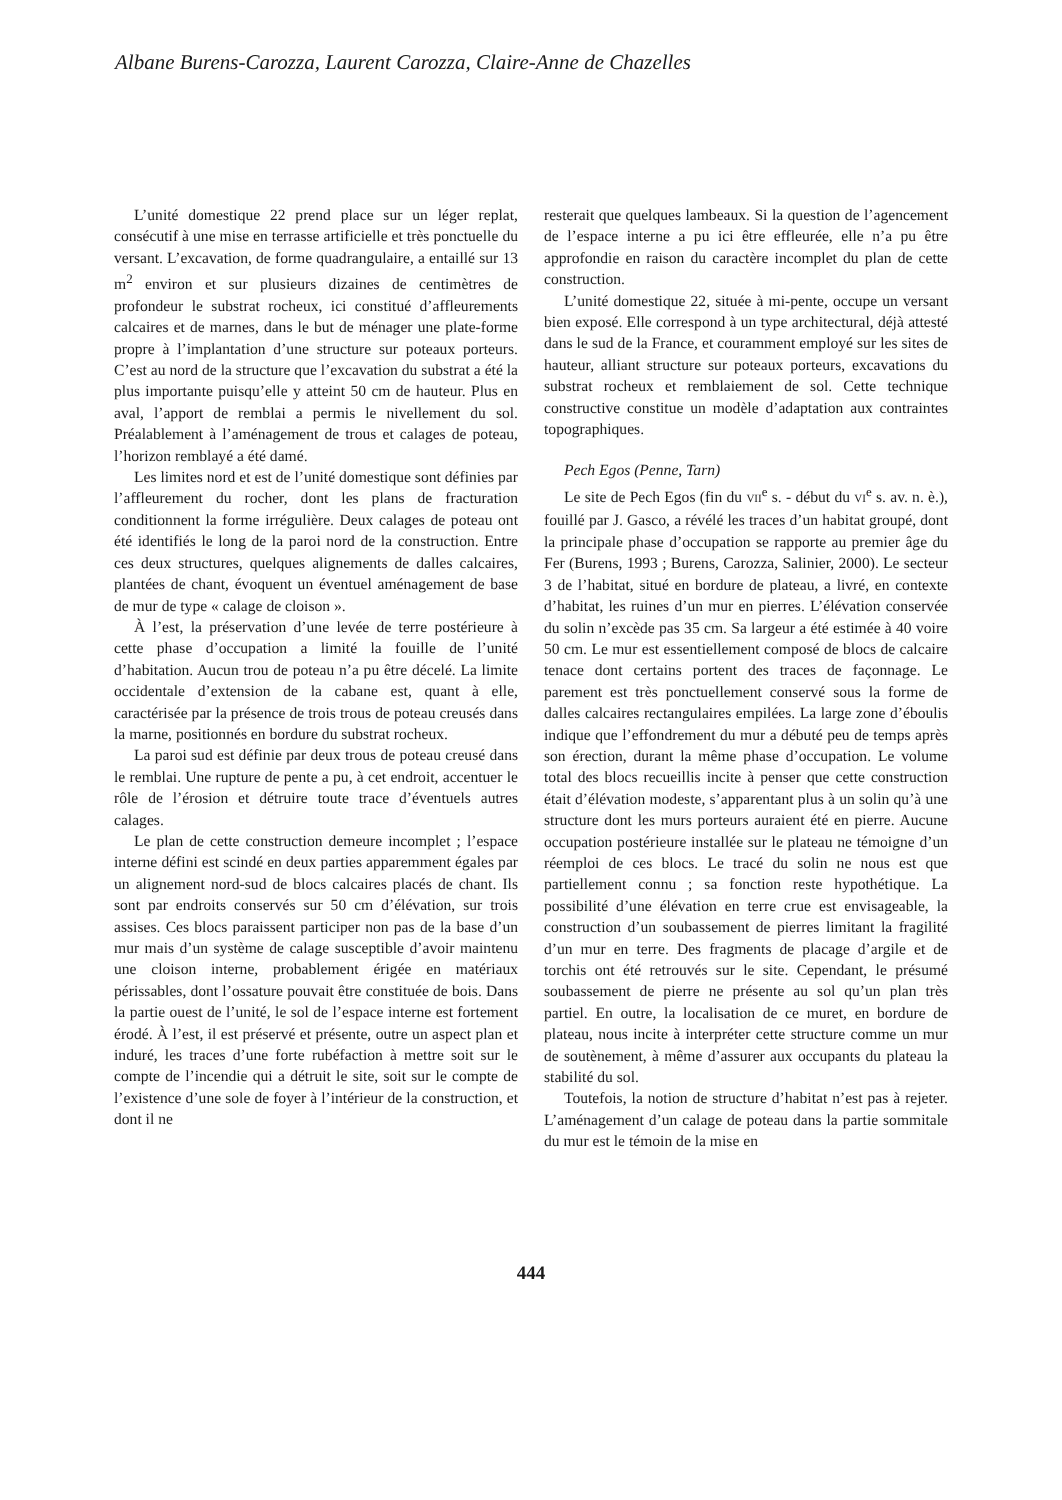Albane Burens-Carozza, Laurent Carozza, Claire-Anne de Chazelles
L’unité domestique 22 prend place sur un léger replat, consécutif à une mise en terrasse artificielle et très ponctuelle du versant. L’excavation, de forme quadrangulaire, a entaillé sur 13 m<sup>2</sup> environ et sur plusieurs dizaines de centimètres de profondeur le substrat rocheux, ici constitué d’affleurements calcaires et de marnes, dans le but de ménager une plate-forme propre à l’implantation d’une structure sur poteaux porteurs. C’est au nord de la structure que l’excavation du substrat a été la plus importante puisqu’elle y atteint 50 cm de hauteur. Plus en aval, l’apport de remblai a permis le nivellement du sol. Préalablement à l’aménagement de trous et calages de poteau, l’horizon remblayé a été damé.
Les limites nord et est de l’unité domestique sont définies par l’affleurement du rocher, dont les plans de fracturation conditionnent la forme irrégulière. Deux calages de poteau ont été identifiés le long de la paroi nord de la construction. Entre ces deux structures, quelques alignements de dalles calcaires, plantées de chant, évoquent un éventuel aménagement de base de mur de type « calage de cloison ».
À l’est, la préservation d’une levée de terre postérieure à cette phase d’occupation a limité la fouille de l’unité d’habitation. Aucun trou de poteau n’a pu être décelé. La limite occidentale d’extension de la cabane est, quant à elle, caractérisée par la présence de trois trous de poteau creusés dans la marne, positionnés en bordure du substrat rocheux.
La paroi sud est définie par deux trous de poteau creusé dans le remblai. Une rupture de pente a pu, à cet endroit, accentuer le rôle de l’érosion et détruire toute trace d’éventuels autres calages.
Le plan de cette construction demeure incomplet ; l’espace interne défini est scindé en deux parties apparemment égales par un alignement nord-sud de blocs calcaires placés de chant. Ils sont par endroits conservés sur 50 cm d’élévation, sur trois assises. Ces blocs paraissent participer non pas de la base d’un mur mais d’un système de calage susceptible d’avoir maintenu une cloison interne, probablement érigée en matériaux périssables, dont l’ossature pouvait être constituée de bois. Dans la partie ouest de l’unité, le sol de l’espace interne est fortement érodé. À l’est, il est préservé et présente, outre un aspect plan et induré, les traces d’une forte rubéfaction à mettre soit sur le compte de l’incendie qui a détruit le site, soit sur le compte de l’existence d’une sole de foyer à l’intérieur de la construction, et dont il ne
resterait que quelques lambeaux. Si la question de l’agencement de l’espace interne a pu ici être effleurée, elle n’a pu être approfondie en raison du caractère incomplet du plan de cette construction.
L’unité domestique 22, située à mi-pente, occupe un versant bien exposé. Elle correspond à un type architectural, déjà attesté dans le sud de la France, et couramment employé sur les sites de hauteur, alliant structure sur poteaux porteurs, excavations du substrat rocheux et remblaiement de sol. Cette technique constructive constitue un modèle d’adaptation aux contraintes topographiques.
Pech Egos (Penne, Tarn)
Le site de Pech Egos (fin du VII<sup>e</sup> s. - début du VI<sup>e</sup> s. av. n. è.), fouillé par J. Gasco, a révélé les traces d’un habitat groupé, dont la principale phase d’occupation se rapporte au premier âge du Fer (Burens, 1993 ; Burens, Carozza, Salinier, 2000). Le secteur 3 de l’habitat, situé en bordure de plateau, a livré, en contexte d’habitat, les ruines d’un mur en pierres. L’élévation conservée du solin n’excède pas 35 cm. Sa largeur a été estimée à 40 voire 50 cm. Le mur est essentiellement composé de blocs de calcaire tenace dont certains portent des traces de façonnage. Le parement est très ponctuellement conservé sous la forme de dalles calcaires rectangulaires empilées. La large zone d’éboulis indique que l’effondrement du mur a débuté peu de temps après son érection, durant la même phase d’occupation. Le volume total des blocs recueillis incite à penser que cette construction était d’élévation modeste, s’apparentant plus à un solin qu’à une structure dont les murs porteurs auraient été en pierre. Aucune occupation postérieure installée sur le plateau ne témoigne d’un réemploi de ces blocs. Le tracé du solin ne nous est que partiellement connu ; sa fonction reste hypothétique. La possibilité d’une élévation en terre crue est envisageable, la construction d’un soubassement de pierres limitant la fragilité d’un mur en terre. Des fragments de placage d’argile et de torchis ont été retrouvés sur le site. Cependant, le présumé soubassement de pierre ne présente au sol qu’un plan très partiel. En outre, la localisation de ce muret, en bordure de plateau, nous incite à interpréter cette structure comme un mur de soutènement, à même d’assurer aux occupants du plateau la stabilité du sol.
Toutefois, la notion de structure d’habitat n’est pas à rejeter. L’aménagement d’un calage de poteau dans la partie sommitale du mur est le témoin de la mise en
444